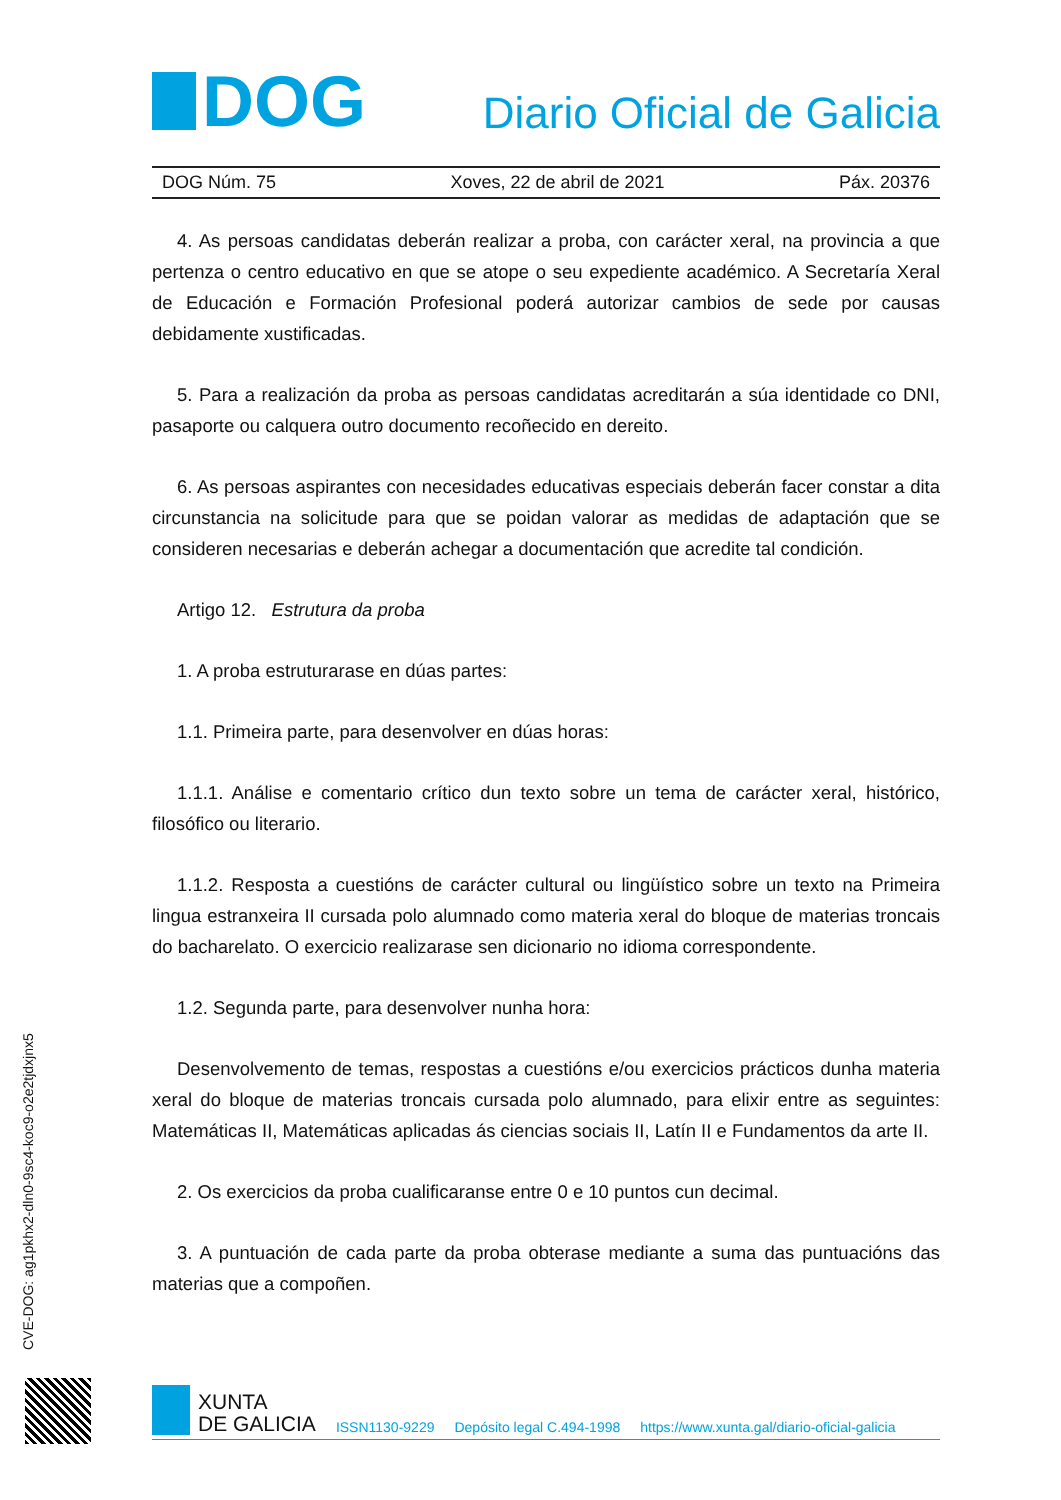DOG
Diario Oficial de Galicia
DOG Núm. 75 Xoves, 22 de abril de 2021 Páx. 20376
4. As persoas candidatas deberán realizar a proba, con carácter xeral, na provincia a que pertenza o centro educativo en que se atope o seu expediente académico. A Secretaría Xeral de Educación e Formación Profesional poderá autorizar cambios de sede por causas debidamente xustificadas.
5. Para a realización da proba as persoas candidatas acreditarán a súa identidade co DNI, pasaporte ou calquera outro documento recoñecido en dereito.
6. As persoas aspirantes con necesidades educativas especiais deberán facer constar a dita circunstancia na solicitude para que se poidan valorar as medidas de adaptación que se consideren necesarias e deberán achegar a documentación que acredite tal condición.
Artigo 12. Estrutura da proba
1. A proba estruturarase en dúas partes:
1.1. Primeira parte, para desenvolver en dúas horas:
1.1.1. Análise e comentario crítico dun texto sobre un tema de carácter xeral, histórico, filosófico ou literario.
1.1.2. Resposta a cuestións de carácter cultural ou lingüístico sobre un texto na Primeira lingua estranxeira II cursada polo alumnado como materia xeral do bloque de materias troncais do bacharelato. O exercicio realizarase sen dicionario no idioma correspondente.
1.2. Segunda parte, para desenvolver nunha hora:
Desenvolvemento de temas, respostas a cuestións e/ou exercicios prácticos dunha materia xeral do bloque de materias troncais cursada polo alumnado, para elixir entre as seguintes: Matemáticas II, Matemáticas aplicadas ás ciencias sociais II, Latín II e Fundamentos da arte II.
2. Os exercicios da proba cualificaranse entre 0 e 10 puntos cun decimal.
3. A puntuación de cada parte da proba obterase mediante a suma das puntuacións das materias que a compoñen.
CVE-DOG: ag1pkhx2-dln0-9sc4-koc9-o2e2tjdxjnx5
XUNTA
DE GALICIA
ISSN1130-9229 Depósito legal C.494-1998 https://www.xunta.gal/diario-oficial-galicia